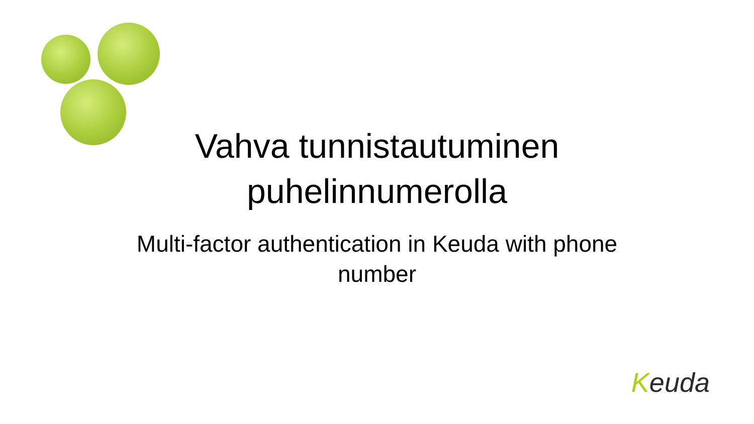Vahva tunnistautuminen puhelinnumerolla
Multi-factor authentication in Keuda with phone number
Keuda